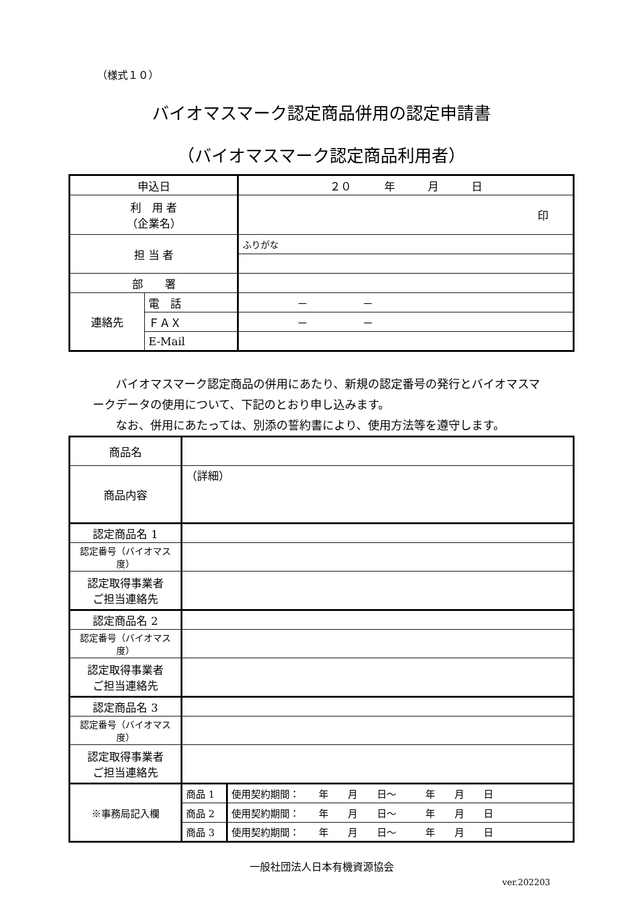（様式１０）
バイオマスマーク認定商品併用の認定申請書
（バイオマスマーク認定商品利用者）
| 申込日 | | ２０ 年 月 日 |
| 利 用 者 （企業名） | | 印 |
| 担 当 者 | | ふりがな |
| 部 署 | | |
| 連絡先 | 電 話 | － － |
| | ＦＡＸ | － － |
| | E-Mail | |
バイオマスマーク認定商品の併用にあたり、新規の認定番号の発行とバイオマスマークデータの使用について、下記のとおり申し込みます。
なお、併用にあたっては、別添の誓約書により、使用方法等を遵守します。
| 商品名 | | |
| 商品内容 | （詳細） | |
| 認定商品名 1 | | |
| 認定番号（バイオマス度） | | |
| 認定取得事業者 ご担当連絡先 | | |
| 認定商品名 2 | | |
| 認定番号（バイオマス度） | | |
| 認定取得事業者 ご担当連絡先 | | |
| 認定商品名 3 | | |
| 認定番号（バイオマス度） | | |
| 認定取得事業者 ご担当連絡先 | | |
| ※事務局記入欄 | 商品 1 | 使用契約期間： 年 月 日～ 年 月 日 |
| | 商品 2 | 使用契約期間： 年 月 日～ 年 月 日 |
| | 商品 3 | 使用契約期間： 年 月 日～ 年 月 日 |
一般社団法人日本有機資源協会
ver.202203